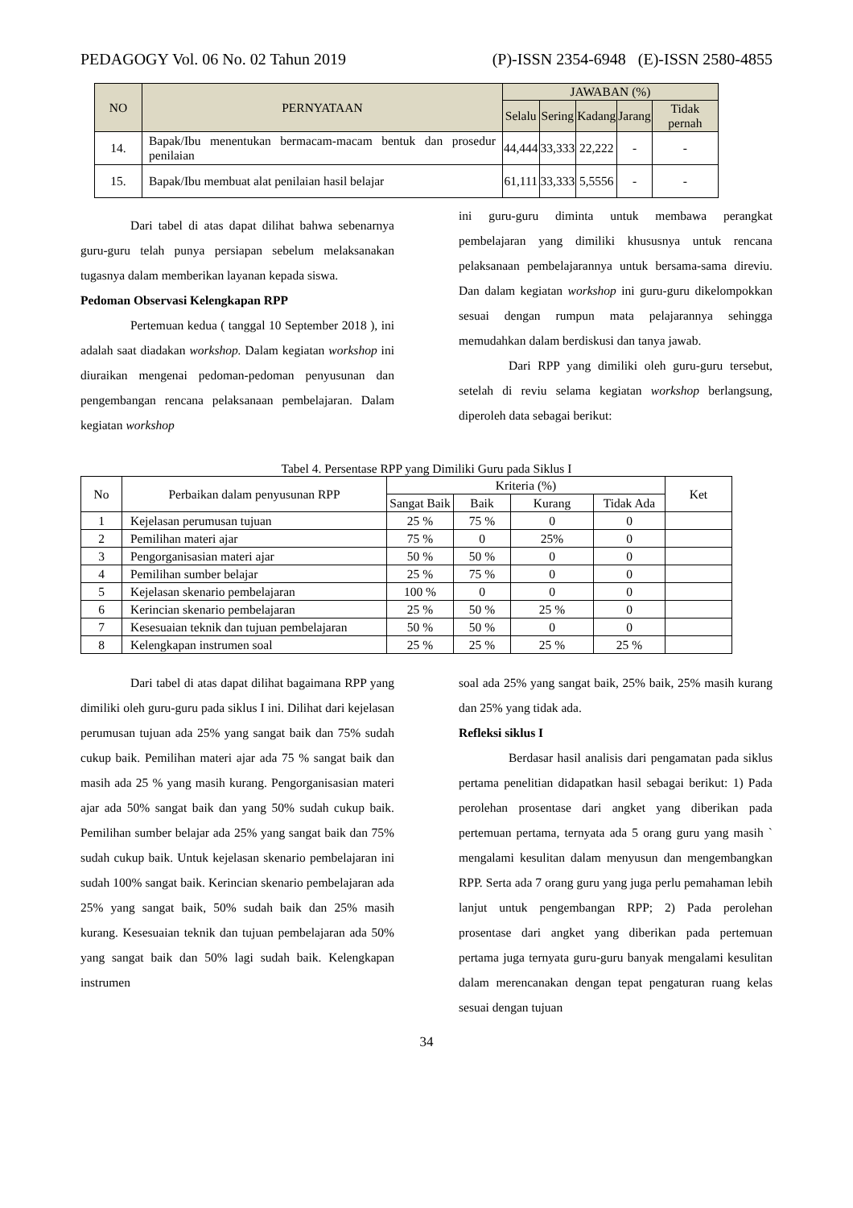PEDAGOGY Vol. 06 No. 02 Tahun 2019 (P)-ISSN 2354-6948 (E)-ISSN 2580-4855
| NO | PERNYATAAN | JAWABAN (%) | | | | |
| --- | --- | --- | --- | --- | --- | --- |
| | | Selalu | Sering | Kadang | Jarang | Tidak pernah |
| 14. | Bapak/Ibu menentukan bermacam-macam bentuk dan prosedur penilaian | 44,444 | 33,333 | 22,222 | - | - |
| 15. | Bapak/Ibu membuat alat penilaian hasil belajar | 61,111 | 33,333 | 5,5556 | - | - |
Dari tabel di atas dapat dilihat bahwa sebenarnya guru-guru telah punya persiapan sebelum melaksanakan tugasnya dalam memberikan layanan kepada siswa.
Pedoman Observasi Kelengkapan RPP
Pertemuan kedua ( tanggal 10 September 2018 ), ini adalah saat diadakan workshop. Dalam kegiatan workshop ini diuraikan mengenai pedoman-pedoman penyusunan dan pengembangan rencana pelaksanaan pembelajaran. Dalam kegiatan workshop
ini guru-guru diminta untuk membawa perangkat pembelajaran yang dimiliki khususnya untuk rencana pelaksanaan pembelajarannya untuk bersama-sama direviu. Dan dalam kegiatan workshop ini guru-guru dikelompokkan sesuai dengan rumpun mata pelajarannya sehingga memudahkan dalam berdiskusi dan tanya jawab.
Dari RPP yang dimiliki oleh guru-guru tersebut, setelah di reviu selama kegiatan workshop berlangsung, diperoleh data sebagai berikut:
Tabel 4. Persentase RPP yang Dimiliki Guru pada Siklus I
| No | Perbaikan dalam penyusunan RPP | Kriteria (%) | | | | Ket |
| | | Sangat Baik | Baik | Kurang | Tidak Ada | |
| 1 | Kejelasan perumusan tujuan | 25 % | 75 % | 0 | 0 | |
| 2 | Pemilihan materi ajar | 75 % | 0 | 25% | 0 | |
| 3 | Pengorganisasian materi ajar | 50 % | 50 % | 0 | 0 | |
| 4 | Pemilihan sumber belajar | 25 % | 75 % | 0 | 0 | |
| 5 | Kejelasan skenario pembelajaran | 100 % | 0 | 0 | 0 | |
| 6 | Kerincian skenario pembelajaran | 25 % | 50 % | 25 % | 0 | |
| 7 | Kesesuaian teknik dan tujuan pembelajaran | 50 % | 50 % | 0 | 0 | |
| 8 | Kelengkapan instrumen soal | 25 % | 25 % | 25 % | 25 % | |
Dari tabel di atas dapat dilihat bagaimana RPP yang dimiliki oleh guru-guru pada siklus I ini. Dilihat dari kejelasan perumusan tujuan ada 25% yang sangat baik dan 75% sudah cukup baik. Pemilihan materi ajar ada 75 % sangat baik dan masih ada 25 % yang masih kurang. Pengorganisasian materi ajar ada 50% sangat baik dan yang 50% sudah cukup baik. Pemilihan sumber belajar ada 25% yang sangat baik dan 75% sudah cukup baik. Untuk kejelasan skenario pembelajaran ini sudah 100% sangat baik. Kerincian skenario pembelajaran ada 25% yang sangat baik, 50% sudah baik dan 25% masih kurang. Kesesuaian teknik dan tujuan pembelajaran ada 50% yang sangat baik dan 50% lagi sudah baik. Kelengkapan instrumen
soal ada 25% yang sangat baik, 25% baik, 25% masih kurang dan 25% yang tidak ada.
Refleksi siklus I
Berdasar hasil analisis dari pengamatan pada siklus pertama penelitian didapatkan hasil sebagai berikut: 1) Pada perolehan prosentase dari angket yang diberikan pada pertemuan pertama, ternyata ada 5 orang guru yang masih ` mengalami kesulitan dalam menyusun dan mengembangkan RPP. Serta ada 7 orang guru yang juga perlu pemahaman lebih lanjut untuk pengembangan RPP; 2) Pada perolehan prosentase dari angket yang diberikan pada pertemuan pertama juga ternyata guru-guru banyak mengalami kesulitan dalam merencanakan dengan tepat pengaturan ruang kelas sesuai dengan tujuan
34